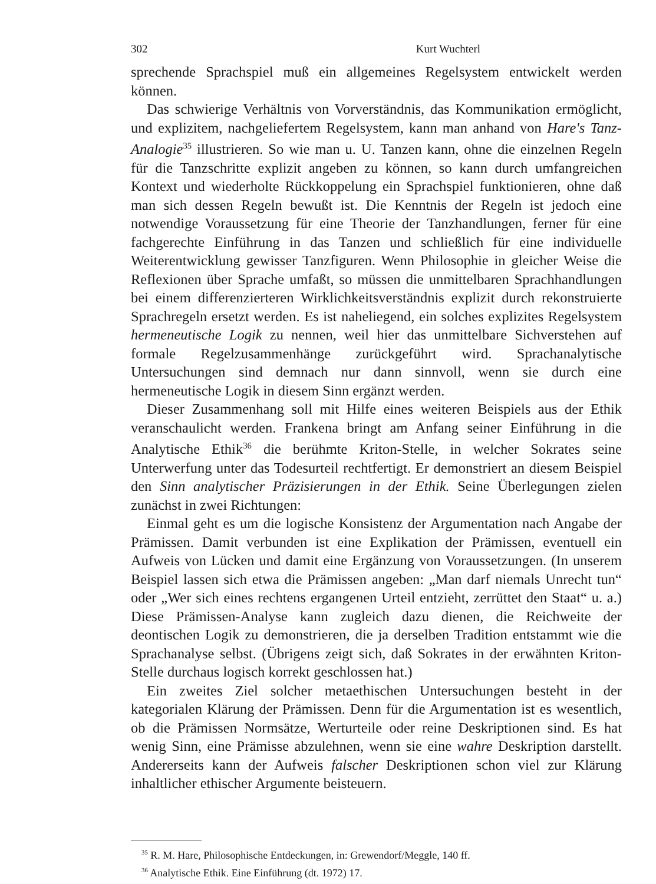302 Kurt Wuchterl
sprechende Sprachspiel muß ein allgemeines Regelsystem entwickelt werden können.
Das schwierige Verhältnis von Vorverständnis, das Kommunikation ermöglicht, und explizitem, nachgeliefertem Regelsystem, kann man anhand von Hare's Tanz-Analogie<sup>35</sup> illustrieren. So wie man u. U. Tanzen kann, ohne die einzelnen Regeln für die Tanzschritte explizit angeben zu können, so kann durch umfangreichen Kontext und wiederholte Rückkoppelung ein Sprachspiel funktionieren, ohne daß man sich dessen Regeln bewußt ist. Die Kenntnis der Regeln ist jedoch eine notwendige Voraussetzung für eine Theorie der Tanzhandlungen, ferner für eine fachgerechte Einführung in das Tanzen und schließlich für eine individuelle Weiterentwicklung gewisser Tanzfiguren. Wenn Philosophie in gleicher Weise die Reflexionen über Sprache umfaßt, so müssen die unmittelbaren Sprachhandlungen bei einem differenzierteren Wirklichkeitsverständnis explizit durch rekonstruierte Sprachregeln ersetzt werden. Es ist naheliegend, ein solches explizites Regelsystem hermeneutische Logik zu nennen, weil hier das unmittelbare Sichverstehen auf formale Regelzusammenhänge zurückgeführt wird. Sprachanalytische Untersuchungen sind demnach nur dann sinnvoll, wenn sie durch eine hermeneutische Logik in diesem Sinn ergänzt werden.
Dieser Zusammenhang soll mit Hilfe eines weiteren Beispiels aus der Ethik veranschaulicht werden. Frankena bringt am Anfang seiner Einführung in die Analytische Ethik<sup>36</sup> die berühmte Kriton-Stelle, in welcher Sokrates seine Unterwerfung unter das Todesurteil rechtfertigt. Er demonstriert an diesem Beispiel den Sinn analytischer Präzisierungen in der Ethik. Seine Überlegungen zielen zunächst in zwei Richtungen:
Einmal geht es um die logische Konsistenz der Argumentation nach Angabe der Prämissen. Damit verbunden ist eine Explikation der Prämissen, eventuell ein Aufweis von Lücken und damit eine Ergänzung von Voraussetzungen. (In unserem Beispiel lassen sich etwa die Prämissen angeben: „Man darf niemals Unrecht tun“ oder „Wer sich eines rechtens ergangenen Urteil entzieht, zerrüttet den Staat“ u. a.) Diese Prämissen-Analyse kann zugleich dazu dienen, die Reichweite der deontischen Logik zu demonstrieren, die ja derselben Tradition entstammt wie die Sprachanalyse selbst. (Übrigens zeigt sich, daß Sokrates in der erwähnten Kriton-Stelle durchaus logisch korrekt geschlossen hat.)
Ein zweites Ziel solcher metaethischen Untersuchungen besteht in der kategorialen Klärung der Prämissen. Denn für die Argumentation ist es wesentlich, ob die Prämissen Normsätze, Werturteile oder reine Deskriptionen sind. Es hat wenig Sinn, eine Prämisse abzulehnen, wenn sie eine wahre Deskription darstellt. Andererseits kann der Aufweis falscher Deskriptionen schon viel zur Klärung inhaltlicher ethischer Argumente beisteuern.
<sup>35</sup> R. M. Hare, Philosophische Entdeckungen, in: Grewendorf/Meggle, 140 ff.
<sup>36</sup> Analytische Ethik. Eine Einführung (dt. 1972) 17.